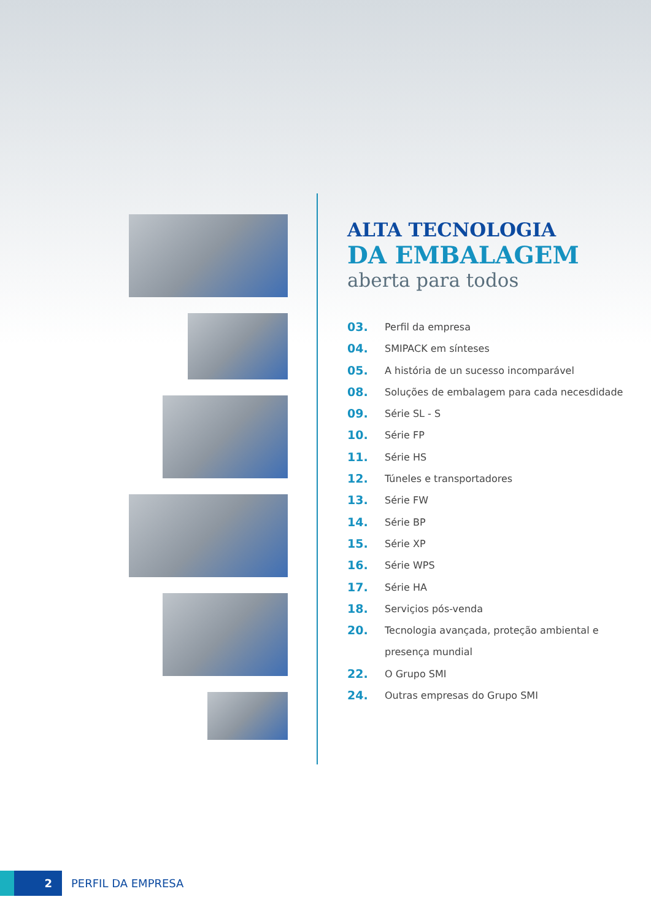ALTA TECNOLOGIA
DA EMBALAGEM
aberta para todos
03. Perfil da empresa
04. SMIPACK em sínteses
05. A história de un sucesso incomparável
08. Soluções de embalagem para cada necesdidade
09. Série SL - S
10. Série FP
11. Série HS
12. Túneles e transportadores
13. Série FW
14. Série BP
15. Série XP
16. Série WPS
17. Série HA
18. Serviçios pós-venda
20. Tecnologia avançada, proteção ambiental e
presença mundial
22. O Grupo SMI
24. Outras empresas do Grupo SMI
2
PERFIL DA EMPRESA